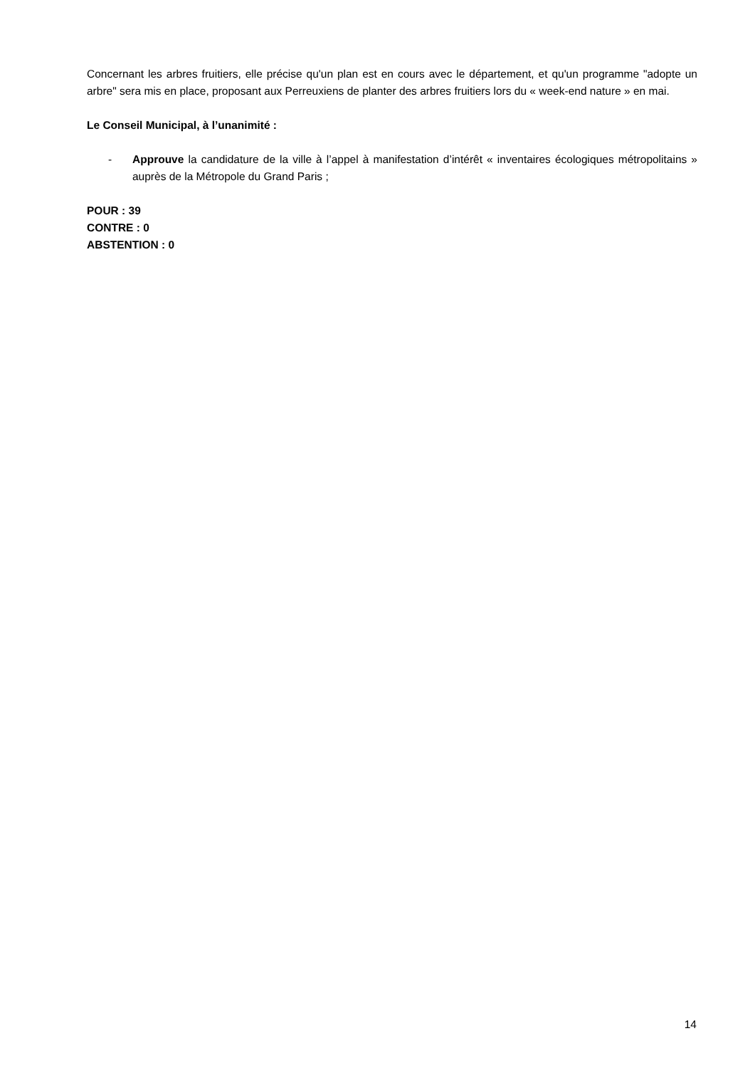Concernant les arbres fruitiers, elle précise qu'un plan est en cours avec le département, et qu'un programme "adopte un arbre" sera mis en place, proposant aux Perreuxiens de planter des arbres fruitiers lors du « week-end nature » en mai.
Le Conseil Municipal, à l’unanimité :
- Approuve la candidature de la ville à l’appel à manifestation d’intérêt « inventaires écologiques métropolitains » auprès de la Métropole du Grand Paris ;
POUR : 39
CONTRE : 0
ABSTENTION : 0
14